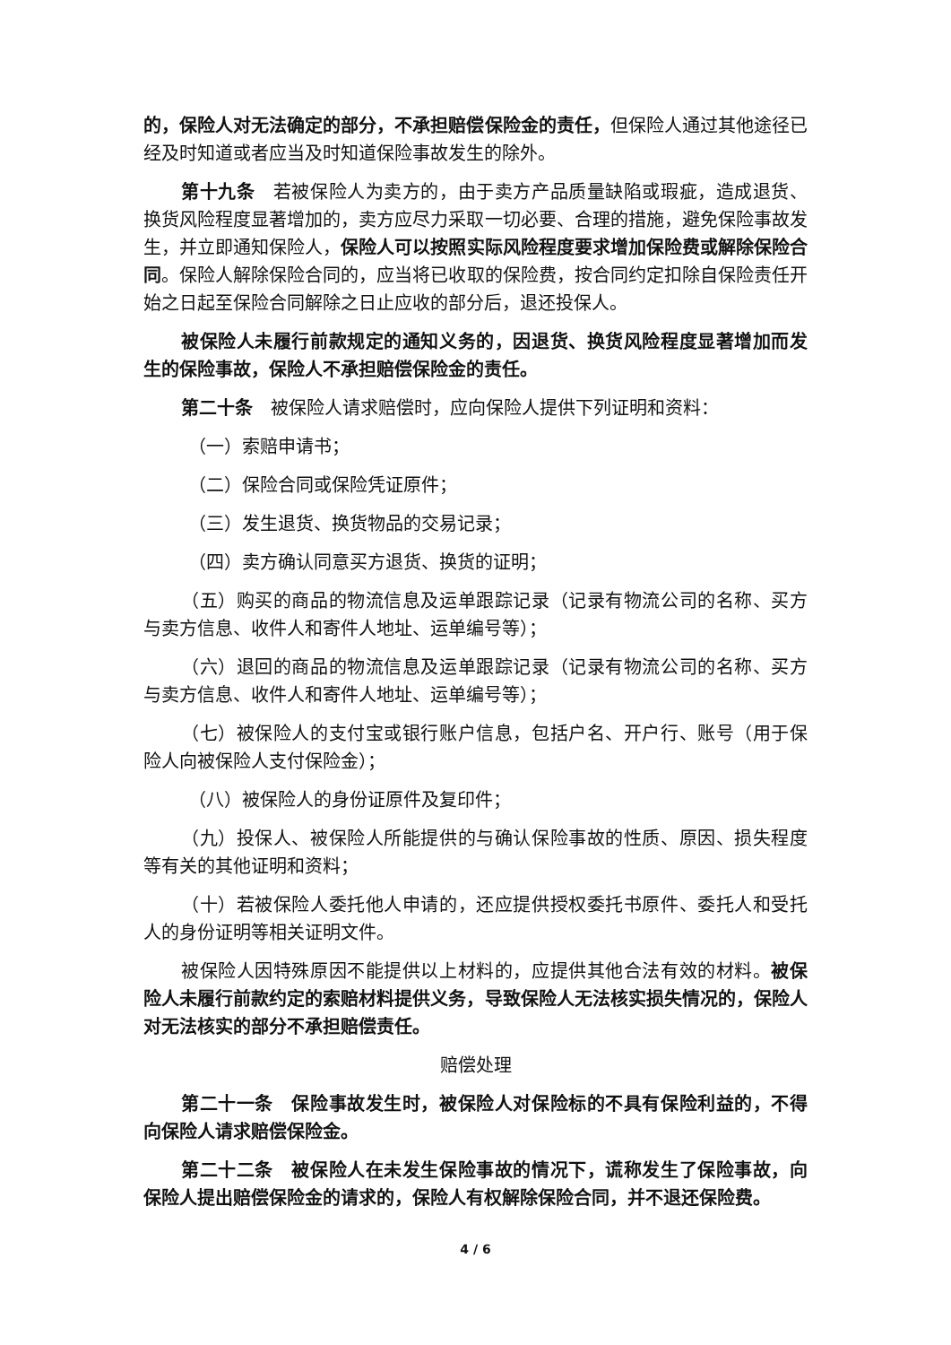的，保险人对无法确定的部分，不承担赔偿保险金的责任，但保险人通过其他途径已经及时知道或者应当及时知道保险事故发生的除外。
第十九条　若被保险人为卖方的，由于卖方产品质量缺陷或瑕疵，造成退货、换货风险程度显著增加的，卖方应尽力采取一切必要、合理的措施，避免保险事故发生，并立即通知保险人，保险人可以按照实际风险程度要求增加保险费或解除保险合同。保险人解除保险合同的，应当将已收取的保险费，按合同约定扣除自保险责任开始之日起至保险合同解除之日止应收的部分后，退还投保人。
被保险人未履行前款规定的通知义务的，因退货、换货风险程度显著增加而发生的保险事故，保险人不承担赔偿保险金的责任。
第二十条　被保险人请求赔偿时，应向保险人提供下列证明和资料：
（一）索赔申请书；
（二）保险合同或保险凭证原件；
（三）发生退货、换货物品的交易记录；
（四）卖方确认同意买方退货、换货的证明；
（五）购买的商品的物流信息及运单跟踪记录（记录有物流公司的名称、买方与卖方信息、收件人和寄件人地址、运单编号等）；
（六）退回的商品的物流信息及运单跟踪记录（记录有物流公司的名称、买方与卖方信息、收件人和寄件人地址、运单编号等）；
（七）被保险人的支付宝或银行账户信息，包括户名、开户行、账号（用于保险人向被保险人支付保险金）；
（八）被保险人的身份证原件及复印件；
（九）投保人、被保险人所能提供的与确认保险事故的性质、原因、损失程度等有关的其他证明和资料；
（十）若被保险人委托他人申请的，还应提供授权委托书原件、委托人和受托人的身份证明等相关证明文件。
被保险人因特殊原因不能提供以上材料的，应提供其他合法有效的材料。被保险人未履行前款约定的索赔材料提供义务，导致保险人无法核实损失情况的，保险人对无法核实的部分不承担赔偿责任。
赔偿处理
第二十一条　保险事故发生时，被保险人对保险标的不具有保险利益的，不得向保险人请求赔偿保险金。
第二十二条　被保险人在未发生保险事故的情况下，谎称发生了保险事故，向保险人提出赔偿保险金的请求的，保险人有权解除保险合同，并不退还保险费。
4 / 6